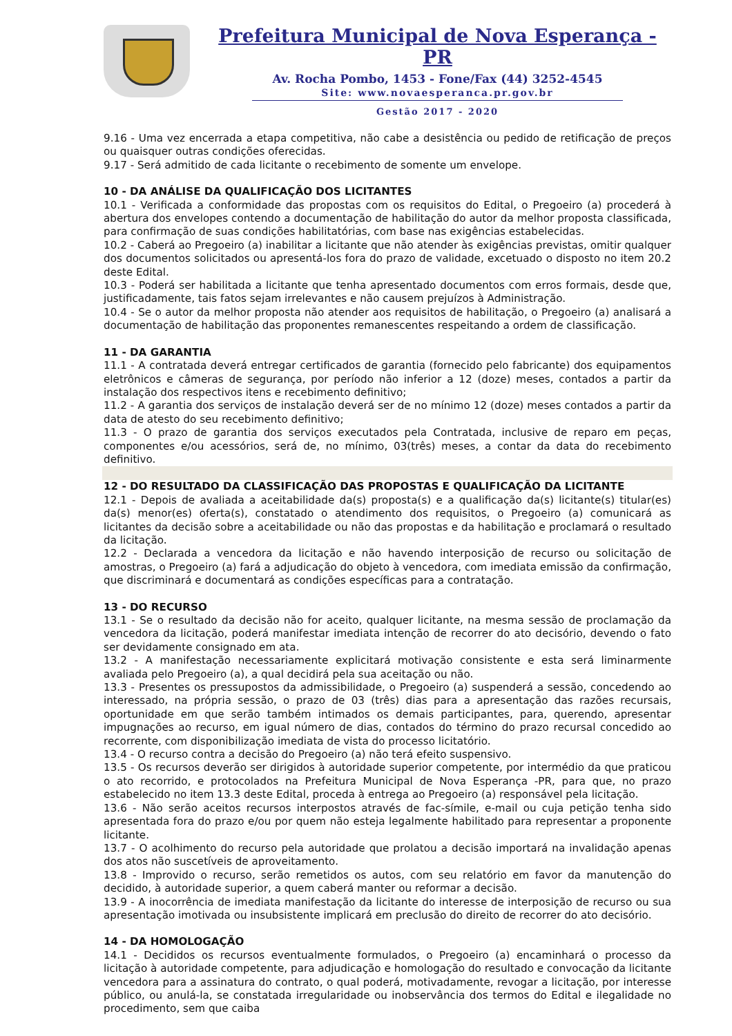Prefeitura Municipal de Nova Esperança - PR
Av. Rocha Pombo, 1453 - Fone/Fax (44) 3252-4545
Site: www.novaesperanca.pr.gov.br
Gestão 2017 - 2020
9.16 - Uma vez encerrada a etapa competitiva, não cabe a desistência ou pedido de retificação de preços ou quaisquer outras condições oferecidas.
9.17 - Será admitido de cada licitante o recebimento de somente um envelope.
10 - DA ANÁLISE DA QUALIFICAÇÃO DOS LICITANTES
10.1 - Verificada a conformidade das propostas com os requisitos do Edital, o Pregoeiro (a) procederá à abertura dos envelopes contendo a documentação de habilitação do autor da melhor proposta classificada, para confirmação de suas condições habilitatórias, com base nas exigências estabelecidas.
10.2 - Caberá ao Pregoeiro (a) inabilitar a licitante que não atender às exigências previstas, omitir qualquer dos documentos solicitados ou apresentá-los fora do prazo de validade, excetuado o disposto no item 20.2 deste Edital.
10.3 - Poderá ser habilitada a licitante que tenha apresentado documentos com erros formais, desde que, justificadamente, tais fatos sejam irrelevantes e não causem prejuízos à Administração.
10.4 - Se o autor da melhor proposta não atender aos requisitos de habilitação, o Pregoeiro (a) analisará a documentação de habilitação das proponentes remanescentes respeitando a ordem de classificação.
11 - DA GARANTIA
11.1 - A contratada deverá entregar certificados de garantia (fornecido pelo fabricante) dos equipamentos eletrônicos e câmeras de segurança, por período não inferior a 12 (doze) meses, contados a partir da instalação dos respectivos itens e recebimento definitivo;
11.2 - A garantia dos serviços de instalação deverá ser de no mínimo 12 (doze) meses contados a partir da data de atesto do seu recebimento definitivo;
11.3 - O prazo de garantia dos serviços executados pela Contratada, inclusive de reparo em peças, componentes e/ou acessórios, será de, no mínimo, 03(três) meses, a contar da data do recebimento definitivo.
12 - DO RESULTADO DA CLASSIFICAÇÃO DAS PROPOSTAS E QUALIFICAÇÃO DA LICITANTE
12.1 - Depois de avaliada a aceitabilidade da(s) proposta(s) e a qualificação da(s) licitante(s) titular(es) da(s) menor(es) oferta(s), constatado o atendimento dos requisitos, o Pregoeiro (a) comunicará as licitantes da decisão sobre a aceitabilidade ou não das propostas e da habilitação e proclamará o resultado da licitação.
12.2 - Declarada a vencedora da licitação e não havendo interposição de recurso ou solicitação de amostras, o Pregoeiro (a) fará a adjudicação do objeto à vencedora, com imediata emissão da confirmação, que discriminará e documentará as condições específicas para a contratação.
13 - DO RECURSO
13.1 - Se o resultado da decisão não for aceito, qualquer licitante, na mesma sessão de proclamação da vencedora da licitação, poderá manifestar imediata intenção de recorrer do ato decisório, devendo o fato ser devidamente consignado em ata.
13.2 - A manifestação necessariamente explicitará motivação consistente e esta será liminarmente avaliada pelo Pregoeiro (a), a qual decidirá pela sua aceitação ou não.
13.3 - Presentes os pressupostos da admissibilidade, o Pregoeiro (a) suspenderá a sessão, concedendo ao interessado, na própria sessão, o prazo de 03 (três) dias para a apresentação das razões recursais, oportunidade em que serão também intimados os demais participantes, para, querendo, apresentar impugnações ao recurso, em igual número de dias, contados do término do prazo recursal concedido ao recorrente, com disponibilização imediata de vista do processo licitatório.
13.4 - O recurso contra a decisão do Pregoeiro (a) não terá efeito suspensivo.
13.5 - Os recursos deverão ser dirigidos à autoridade superior competente, por intermédio da que praticou o ato recorrido, e protocolados na Prefeitura Municipal de Nova Esperança -PR, para que, no prazo estabelecido no item 13.3 deste Edital, proceda à entrega ao Pregoeiro (a) responsável pela licitação.
13.6 - Não serão aceitos recursos interpostos através de fac-símile, e-mail ou cuja petição tenha sido apresentada fora do prazo e/ou por quem não esteja legalmente habilitado para representar a proponente licitante.
13.7 - O acolhimento do recurso pela autoridade que prolatou a decisão importará na invalidação apenas dos atos não suscetíveis de aproveitamento.
13.8 - Improvido o recurso, serão remetidos os autos, com seu relatório em favor da manutenção do decidido, à autoridade superior, a quem caberá manter ou reformar a decisão.
13.9 - A inocorrência de imediata manifestação da licitante do interesse de interposição de recurso ou sua apresentação imotivada ou insubsistente implicará em preclusão do direito de recorrer do ato decisório.
14 - DA HOMOLOGAÇÃO
14.1 - Decididos os recursos eventualmente formulados, o Pregoeiro (a) encaminhará o processo da licitação à autoridade competente, para adjudicação e homologação do resultado e convocação da licitante vencedora para a assinatura do contrato, o qual poderá, motivadamente, revogar a licitação, por interesse público, ou anulá-la, se constatada irregularidade ou inobservância dos termos do Edital e ilegalidade no procedimento, sem que caiba